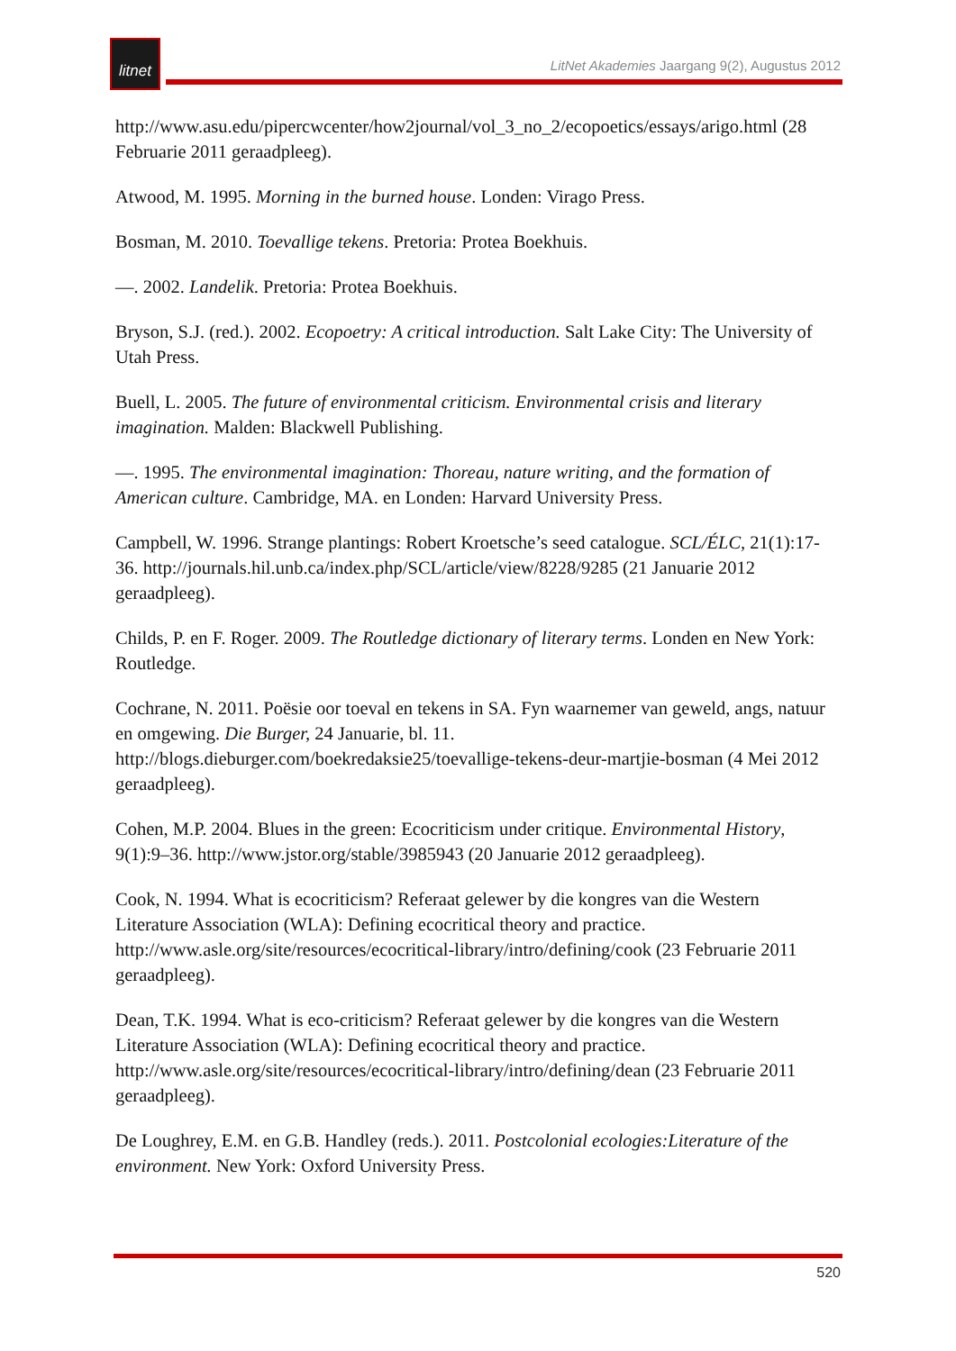litnet
LitNet Akademies Jaargang 9(2), Augustus 2012
http://www.asu.edu/pipercwcenter/how2journal/vol_3_no_2/ecopoetics/essays/arigo.html (28 Februarie 2011 geraadpleeg).
Atwood, M. 1995. Morning in the burned house. Londen: Virago Press.
Bosman, M. 2010. Toevallige tekens. Pretoria: Protea Boekhuis.
—. 2002. Landelik. Pretoria: Protea Boekhuis.
Bryson, S.J. (red.). 2002. Ecopoetry: A critical introduction. Salt Lake City: The University of Utah Press.
Buell, L. 2005. The future of environmental criticism. Environmental crisis and literary imagination. Malden: Blackwell Publishing.
—. 1995. The environmental imagination: Thoreau, nature writing, and the formation of American culture. Cambridge, MA. en Londen: Harvard University Press.
Campbell, W. 1996. Strange plantings: Robert Kroetsche’s seed catalogue. SCL/ÉLC, 21(1):17-36. http://journals.hil.unb.ca/index.php/SCL/article/view/8228/9285 (21 Januarie 2012 geraadpleeg).
Childs, P. en F. Roger. 2009. The Routledge dictionary of literary terms. Londen en New York: Routledge.
Cochrane, N. 2011. Poësie oor toeval en tekens in SA. Fyn waarnemer van geweld, angs, natuur en omgewing. Die Burger, 24 Januarie, bl. 11. http://blogs.dieburger.com/boekredaksie25/toevallige-tekens-deur-martjie-bosman (4 Mei 2012 geraadpleeg).
Cohen, M.P. 2004. Blues in the green: Ecocriticism under critique. Environmental History, 9(1):9–36. http://www.jstor.org/stable/3985943 (20 Januarie 2012 geraadpleeg).
Cook, N. 1994. What is ecocriticism? Referaat gelewer by die kongres van die Western Literature Association (WLA): Defining ecocritical theory and practice. http://www.asle.org/site/resources/ecocritical-library/intro/defining/cook (23 Februarie 2011 geraadpleeg).
Dean, T.K. 1994. What is eco-criticism? Referaat gelewer by die kongres van die Western Literature Association (WLA): Defining ecocritical theory and practice. http://www.asle.org/site/resources/ecocritical-library/intro/defining/dean (23 Februarie 2011 geraadpleeg).
De Loughrey, E.M. en G.B. Handley (reds.). 2011. Postcolonial ecologies:Literature of the environment. New York: Oxford University Press.
520